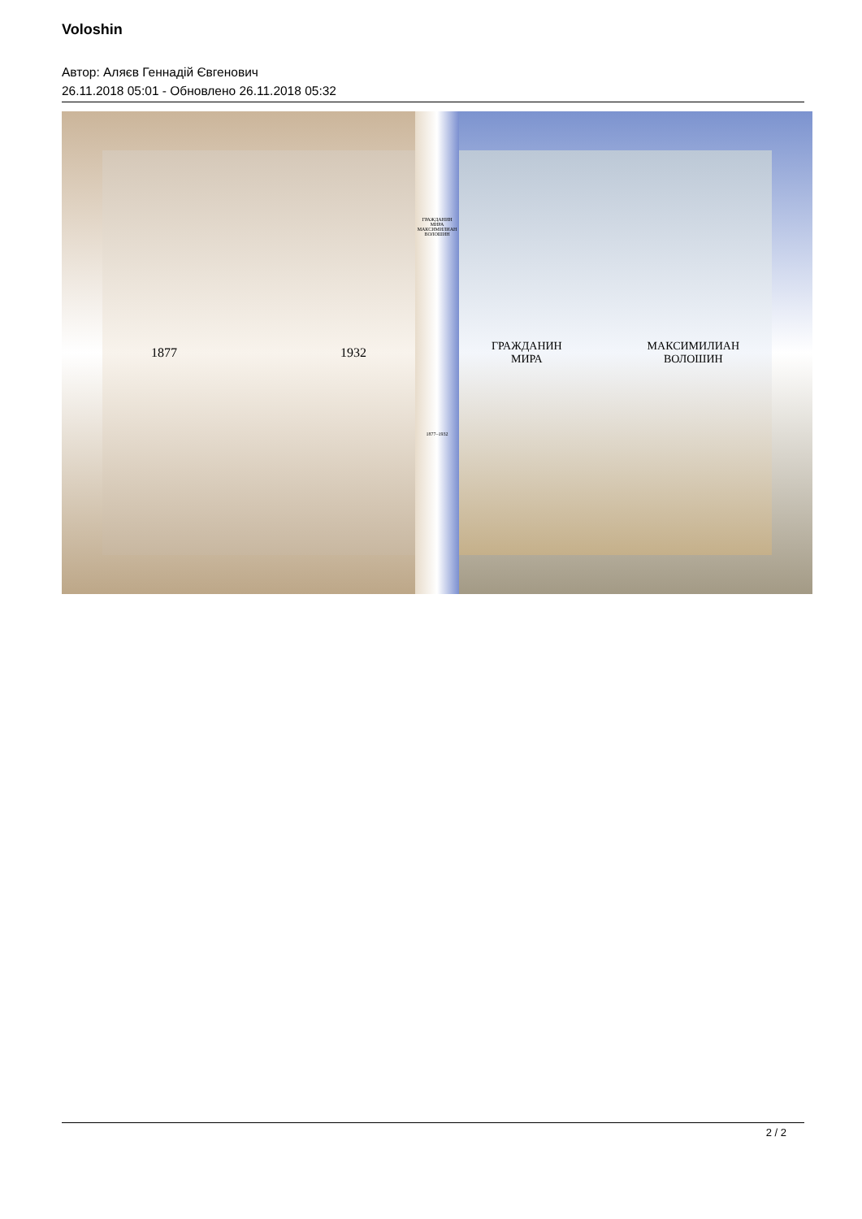Voloshin
Автор: Аляєв Геннадій Євгенович
26.11.2018 05:01 - Обновлено 26.11.2018 05:32
1877 1932
ГРАЖДАНИН
МИРА
МАКСИМИЛИАН
ВОЛОШИН
1877–1932
ГРАЖДАНИН
МИРА МАКСИМИЛИАН
ВОЛОШИН
2 / 2